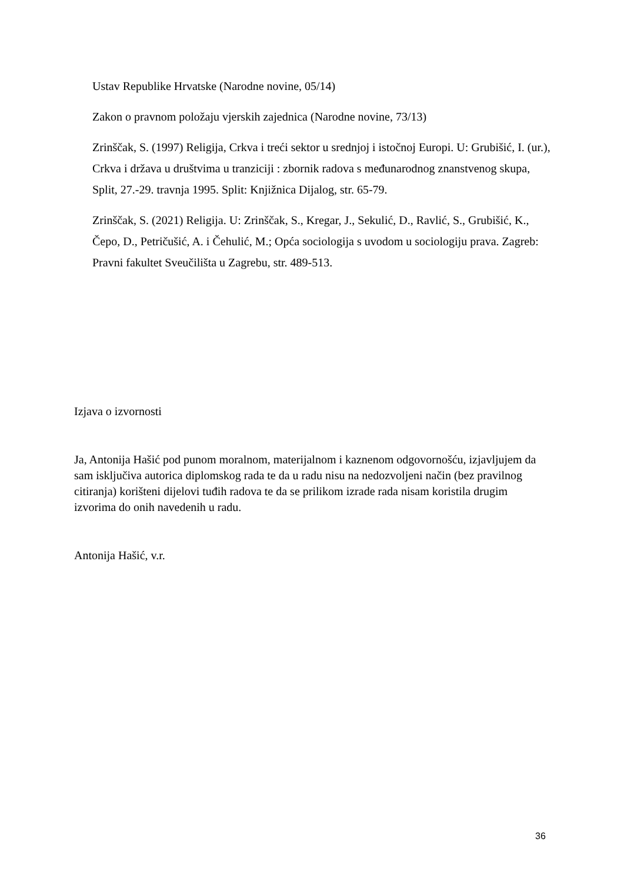Ustav Republike Hrvatske (Narodne novine, 05/14)
Zakon o pravnom položaju vjerskih zajednica (Narodne novine, 73/13)
Zrinščak, S. (1997) Religija, Crkva i treći sektor u srednjoj i istočnoj Europi. U: Grubišić, I. (ur.), Crkva i država u društvima u tranziciji : zbornik radova s međunarodnog znanstvenog skupa, Split, 27.-29. travnja 1995. Split: Knjižnica Dijalog, str. 65-79.
Zrinščak, S. (2021) Religija. U: Zrinščak, S., Kregar, J., Sekulić, D., Ravlić, S., Grubišić, K., Čepo, D., Petričušić, A. i Čehulić, M.; Opća sociologija s uvodom u sociologiju prava. Zagreb: Pravni fakultet Sveučilišta u Zagrebu, str. 489-513.
Izjava o izvornosti
Ja, Antonija Hašić pod punom moralnom, materijalnom i kaznenom odgovornošću, izjavljujem da sam isključiva autorica diplomskog rada te da u radu nisu na nedozvoljeni način (bez pravilnog citiranja) korišteni dijelovi tuđih radova te da se prilikom izrade rada nisam koristila drugim izvorima do onih navedenih u radu.
Antonija Hašić, v.r.
36